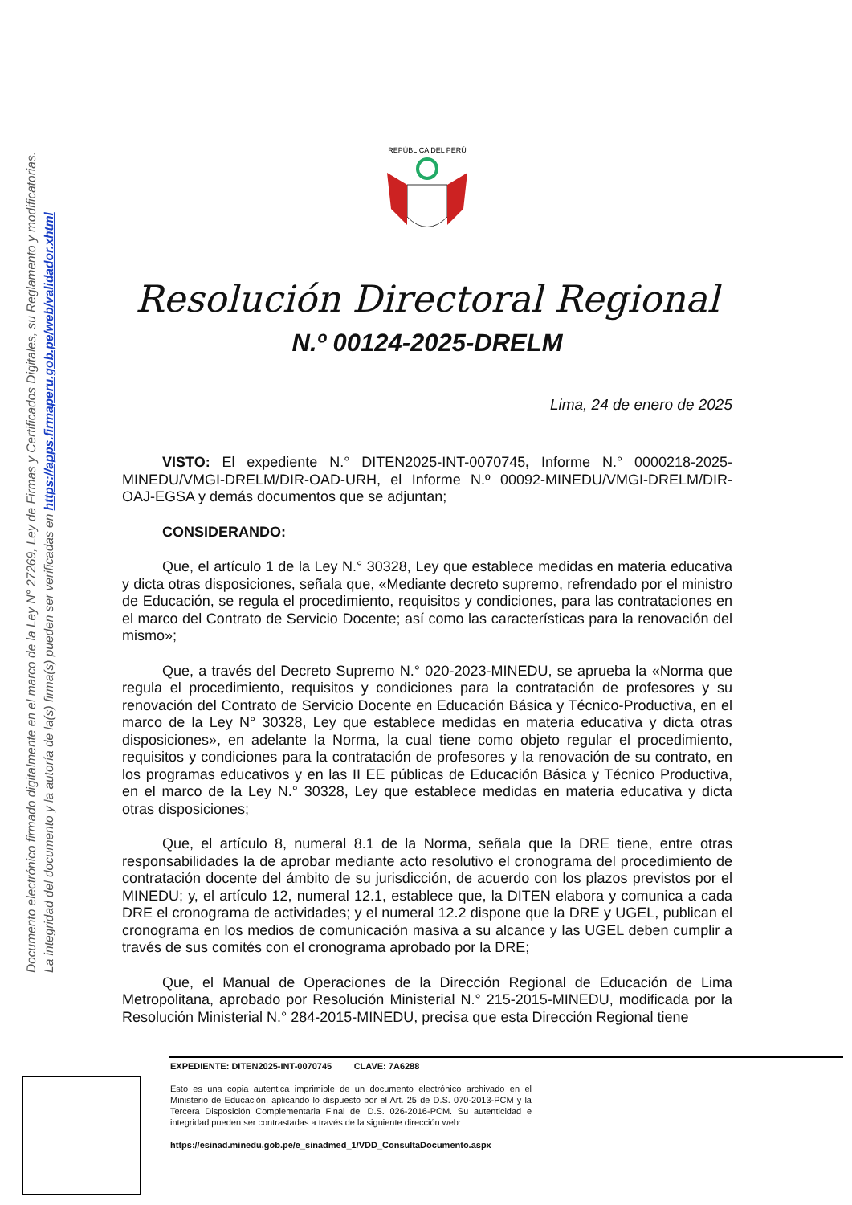Documento electrónico firmado digitalmente en el marco de la Ley N° 27269, Ley de Firmas y Certificados Digitales, su Reglamento y modificatorias.
La integridad del documento y la autoría de la(s) firma(s) pueden ser verificadas en https://apps.firmaperu.gob.pe/web/validador.xhtml
REPÚBLICA DEL PERÚ
Resolución Directoral Regional
N.º 00124-2025-DRELM
Lima, 24 de enero de 2025
VISTO: El expediente N.° DITEN2025-INT-0070745, Informe N.° 0000218-2025-MINEDU/VMGI-DRELM/DIR-OAD-URH, el Informe N.º 00092-MINEDU/VMGI-DRELM/DIR-OAJ-EGSA y demás documentos que se adjuntan;
CONSIDERANDO:
Que, el artículo 1 de la Ley N.° 30328, Ley que establece medidas en materia educativa y dicta otras disposiciones, señala que, «Mediante decreto supremo, refrendado por el ministro de Educación, se regula el procedimiento, requisitos y condiciones, para las contrataciones en el marco del Contrato de Servicio Docente; así como las características para la renovación del mismo»;
Que, a través del Decreto Supremo N.° 020-2023-MINEDU, se aprueba la «Norma que regula el procedimiento, requisitos y condiciones para la contratación de profesores y su renovación del Contrato de Servicio Docente en Educación Básica y Técnico-Productiva, en el marco de la Ley N° 30328, Ley que establece medidas en materia educativa y dicta otras disposiciones», en adelante la Norma, la cual tiene como objeto regular el procedimiento, requisitos y condiciones para la contratación de profesores y la renovación de su contrato, en los programas educativos y en las II EE públicas de Educación Básica y Técnico Productiva, en el marco de la Ley N.° 30328, Ley que establece medidas en materia educativa y dicta otras disposiciones;
Que, el artículo 8, numeral 8.1 de la Norma, señala que la DRE tiene, entre otras responsabilidades la de aprobar mediante acto resolutivo el cronograma del procedimiento de contratación docente del ámbito de su jurisdicción, de acuerdo con los plazos previstos por el MINEDU; y, el artículo 12, numeral 12.1, establece que, la DITEN elabora y comunica a cada DRE el cronograma de actividades; y el numeral 12.2 dispone que la DRE y UGEL, publican el cronograma en los medios de comunicación masiva a su alcance y las UGEL deben cumplir a través de sus comités con el cronograma aprobado por la DRE;
Que, el Manual de Operaciones de la Dirección Regional de Educación de Lima Metropolitana, aprobado por Resolución Ministerial N.° 215-2015-MINEDU, modificada por la Resolución Ministerial N.° 284-2015-MINEDU, precisa que esta Dirección Regional tiene
EXPEDIENTE: DITEN2025-INT-0070745 CLAVE: 7A6288
Esto es una copia autentica imprimible de un documento electrónico archivado en el Ministerio de Educación, aplicando lo dispuesto por el Art. 25 de D.S. 070-2013-PCM y la Tercera Disposición Complementaria Final del D.S. 026-2016-PCM. Su autenticidad e integridad pueden ser contrastadas a través de la siguiente dirección web:
https://esinad.minedu.gob.pe/e_sinadmed_1/VDD_ConsultaDocumento.aspx